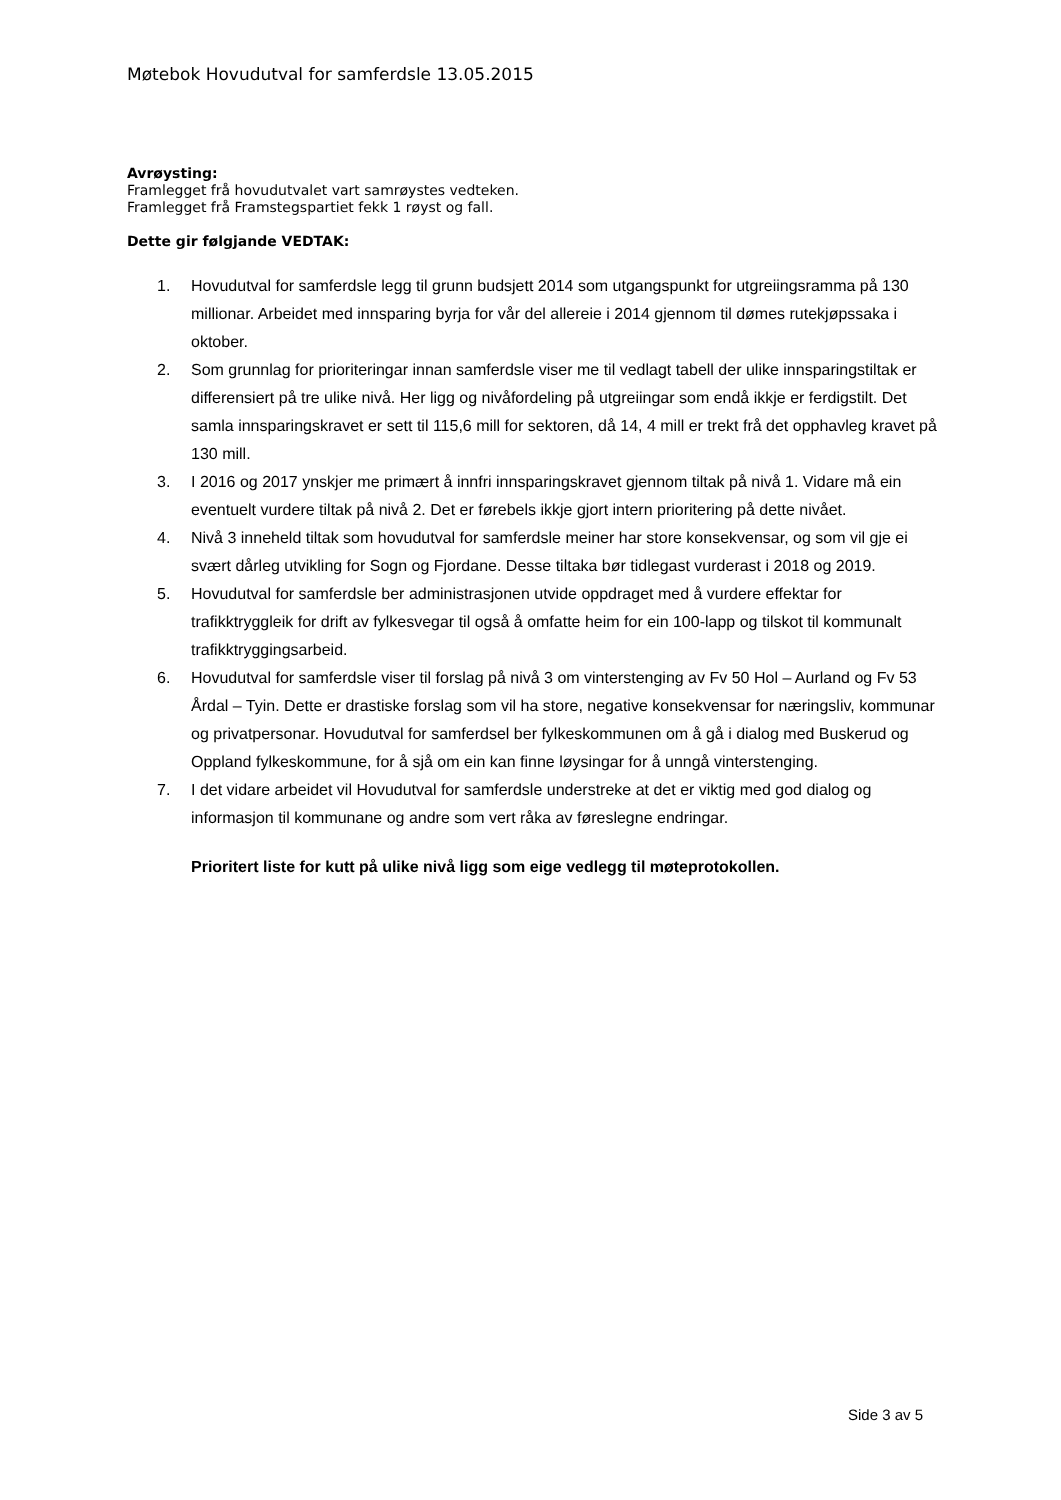Møtebok Hovudutval for samferdsle 13.05.2015
Avrøysting:
Framlegget frå hovudutvalet vart samrøystes vedteken.
Framlegget frå Framstegspartiet fekk 1 røyst og fall.
Dette gir følgjande VEDTAK:
1. Hovudutval for samferdsle legg til grunn budsjett 2014 som utgangspunkt for utgreiingsramma på 130 millionar. Arbeidet med innsparing byrja for vår del allereie i 2014 gjennom til dømes rutekjøpssaka i oktober.
2. Som grunnlag for prioriteringar innan samferdsle viser me til vedlagt tabell der ulike innsparingstiltak er differensiert på tre ulike nivå. Her ligg og nivåfordeling på utgreiingar som endå ikkje er ferdigstilt. Det samla innsparingskravet er sett til 115,6 mill for sektoren, då 14, 4 mill er trekt frå det opphavleg kravet på 130 mill.
3. I 2016 og 2017 ynskjer me primært å innfri innsparingskravet gjennom tiltak på nivå 1. Vidare må ein eventuelt vurdere tiltak på nivå 2. Det er førebels ikkje gjort intern prioritering på dette nivået.
4. Nivå 3 inneheld tiltak som hovudutval for samferdsle meiner har store konsekvensar, og som vil gje ei svært dårleg utvikling for Sogn og Fjordane. Desse tiltaka bør tidlegast vurderast i 2018 og 2019.
5. Hovudutval for samferdsle ber administrasjonen utvide oppdraget med å vurdere effektar for trafikktryggleik for drift av fylkesvegar til også å omfatte heim for ein 100-lapp og tilskot til kommunalt trafikktryggingsarbeid.
6. Hovudutval for samferdsle viser til forslag på nivå 3 om vinterstenging av Fv 50 Hol – Aurland og Fv 53 Årdal – Tyin. Dette er drastiske forslag som vil ha store, negative konsekvensar for næringsliv, kommunar og privatpersonar. Hovudutval for samferdsel ber fylkeskommunen om å gå i dialog med Buskerud og Oppland fylkeskommune, for å sjå om ein kan finne løysingar for å unngå vinterstenging.
7. I det vidare arbeidet vil Hovudutval for samferdsle understreke at det er viktig med god dialog og informasjon til kommunane og andre som vert råka av føreslegne endringar.
Prioritert liste for kutt på ulike nivå ligg som eige vedlegg til møteprotokollen.
Side 3 av 5